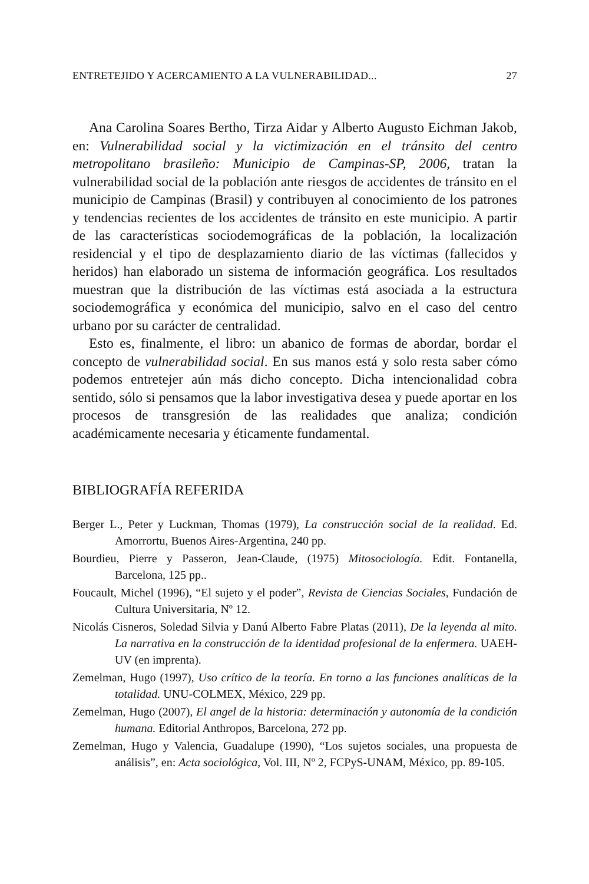ENTRETEJIDO Y ACERCAMIENTO A LA VULNERABILIDAD... 27
Ana Carolina Soares Bertho, Tirza Aidar y Alberto Augusto Eichman Jakob, en: Vulnerabilidad social y la victimización en el tránsito del centro metropolitano brasileño: Municipio de Campinas-SP, 2006, tratan la vulnerabilidad social de la población ante riesgos de accidentes de tránsito en el municipio de Campinas (Brasil) y contribuyen al conocimiento de los patrones y tendencias recientes de los accidentes de tránsito en este municipio. A partir de las características sociodemográficas de la población, la localización residencial y el tipo de desplazamiento diario de las víctimas (fallecidos y heridos) han elaborado un sistema de información geográfica. Los resultados muestran que la distribución de las víctimas está asociada a la estructura sociodemográfica y económica del municipio, salvo en el caso del centro urbano por su carácter de centralidad.
Esto es, finalmente, el libro: un abanico de formas de abordar, bordar el concepto de vulnerabilidad social. En sus manos está y solo resta saber cómo podemos entretejer aún más dicho concepto. Dicha intencionalidad cobra sentido, sólo si pensamos que la labor investigativa desea y puede aportar en los procesos de transgresión de las realidades que analiza; condición académicamente necesaria y éticamente fundamental.
BIBLIOGRAFÍA REFERIDA
Berger L., Peter y Luckman, Thomas (1979), La construcción social de la realidad. Ed. Amorrortu, Buenos Aires-Argentina, 240 pp.
Bourdieu, Pierre y Passeron, Jean-Claude, (1975) Mitosociología. Edit. Fontanella, Barcelona, 125 pp..
Foucault, Michel (1996), “El sujeto y el poder”, Revista de Ciencias Sociales, Fundación de Cultura Universitaria, Nº 12.
Nicolás Cisneros, Soledad Silvia y Danú Alberto Fabre Platas (2011), De la leyenda al mito. La narrativa en la construcción de la identidad profesional de la enfermera. UAEH-UV (en imprenta).
Zemelman, Hugo (1997), Uso crítico de la teoría. En torno a las funciones analíticas de la totalidad. UNU-COLMEX, México, 229 pp.
Zemelman, Hugo (2007), El angel de la historia: determinación y autonomía de la condición humana. Editorial Anthropos, Barcelona, 272 pp.
Zemelman, Hugo y Valencia, Guadalupe (1990), “Los sujetos sociales, una propuesta de análisis”, en: Acta sociológica, Vol. III, Nº 2, FCPyS-UNAM, México, pp. 89-105.